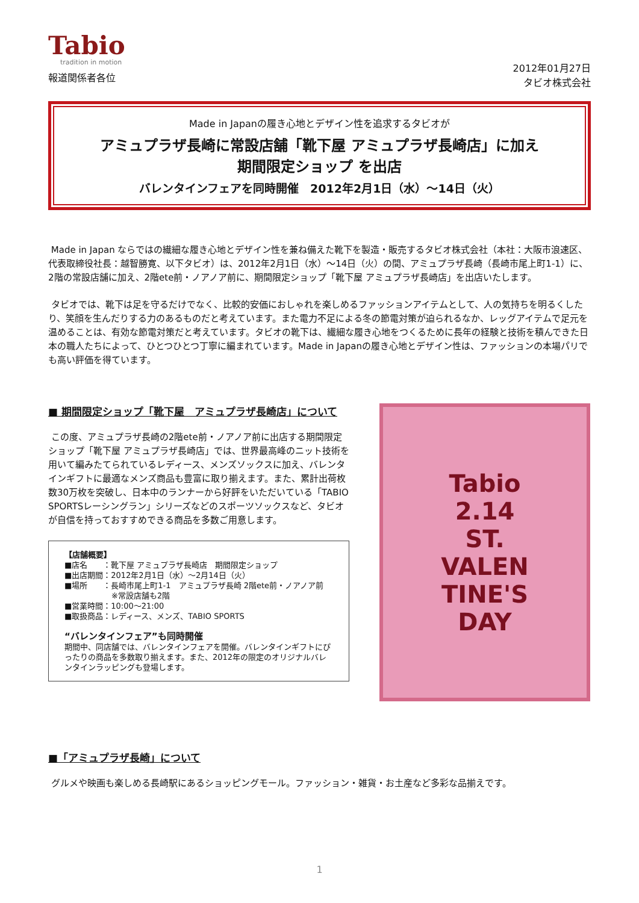Tabio
tradition in motion
報道関係者各位
2012年01月27日
タビオ株式会社
Made in Japanの履き心地とデザイン性を追求するタビオが
アミュプラザ長崎に常設店舗「靴下屋 アミュプラザ長崎店」に加え
期間限定ショップ を出店
バレンタインフェアを同時開催　2012年2月1日（水）～14日（火）
Made in Japan ならではの繊細な履き心地とデザイン性を兼ね備えた靴下を製造・販売するタビオ株式会社（本社：大阪市浪速区、代表取締役社長：越智勝寛、以下タビオ）は、2012年2月1日（水）～14日（火）の間、アミュプラザ長崎（長崎市尾上町1-1）に、2階の常設店舗に加え、2階ete前・ノアノア前に、期間限定ショップ「靴下屋 アミュプラザ長崎店」を出店いたします。
タビオでは、靴下は足を守るだけでなく、比較的安価におしゃれを楽しめるファッションアイテムとして、人の気持ちを明るくしたり、笑顔を生んだりする力のあるものだと考えています。また電力不足による冬の節電対策が迫られるなか、レッグアイテムで足元を温めることは、有効な節電対策だと考えています。タビオの靴下は、繊細な履き心地をつくるために長年の経験と技術を積んできた日本の職人たちによって、ひとつひとつ丁寧に編まれています。Made in Japanの履き心地とデザイン性は、ファッションの本場パリでも高い評価を得ています。
■ 期間限定ショップ「靴下屋　アミュプラザ長崎店」について
この度、アミュプラザ長崎の2階ete前・ノアノア前に出店する期間限定ショップ「靴下屋 アミュプラザ長崎店」では、世界最高峰のニット技術を用いて編みたてられているレディース、メンズソックスに加え、バレンタインギフトに最適なメンズ商品も豊富に取り揃えます。また、累計出荷枚数30万枚を突破し、日本中のランナーから好評をいただいている「TABIO SPORTSレーシングラン」シリーズなどのスポーツソックスなど、タビオが自信を持っておすすめできる商品を多数ご用意します。
【店舗概要】
■店名　　：靴下屋 アミュプラザ長崎店　期間限定ショップ
■出店期間：2012年2月1日（水）～2月14日（火）
■場所　　：長崎市尾上町1-1　アミュプラザ長崎 2階ete前・ノアノア前
　　　　　　※常設店舗も2階
■営業時間：10:00～21:00
■取扱商品：レディース、メンズ、TABIO SPORTS
“バレンタインフェア”も同時開催
期間中、同店舗では、バレンタインフェアを開催。バレンタインギフトにぴったりの商品を多数取り揃えます。また、2012年の限定のオリジナルバレンタインラッピングも登場します。
Tabio
2.14
ST.
VALEN
TINE'S
DAY
■「アミュプラザ長崎」について
グルメや映画も楽しめる長崎駅にあるショッピングモール。ファッション・雑貨・お土産など多彩な品揃えです。
1